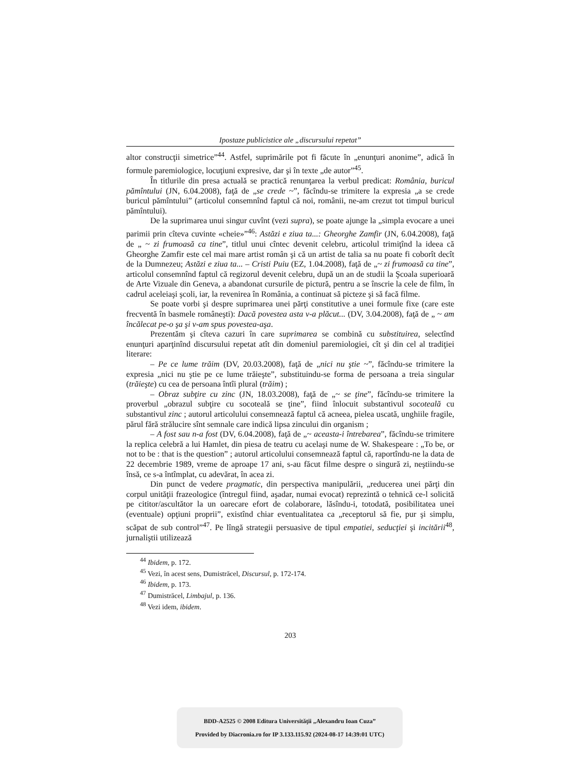Ipostaze publicistice ale „discursului repetat”
altor construcţii simetrice”<sup>44</sup>. Astfel, suprimările pot fi făcute în „enunţuri anonime”, adică în formule paremiologice, locuţiuni expresive, dar şi în texte „de autor”<sup>45</sup>.
În titlurile din presa actuală se practică renunţarea la verbul predicat: România, buricul pămîntului (JN, 6.04.2008), faţă de „se crede ~”, făcîndu-se trimitere la expresia „a se crede buricul pămîntului” (articolul consemnînd faptul că noi, românii, ne-am crezut tot timpul buricul pămîntului).
De la suprimarea unui singur cuvînt (vezi supra), se poate ajunge la „simpla evocare a unei parimii prin cîteva cuvinte «cheie»”<sup>46</sup>: Astăzi e ziua ta...: Gheorghe Zamfir (JN, 6.04.2008), faţă de „ ~ zi frumoasă ca tine”, titlul unui cîntec devenit celebru, articolul trimiţînd la ideea că Gheorghe Zamfir este cel mai mare artist român şi că un artist de talia sa nu poate fi coborît decît de la Dumnezeu; Astăzi e ziua ta... – Cristi Puiu (EZ, 1.04.2008), faţă de „~ zi frumoasă ca tine”, articolul consemnînd faptul că regizorul devenit celebru, după un an de studii la Şcoala superioară de Arte Vizuale din Geneva, a abandonat cursurile de pictură, pentru a se înscrie la cele de film, în cadrul aceleiaşi şcoli, iar, la revenirea în România, a continuat să picteze şi să facă filme.
Se poate vorbi şi despre suprimarea unei părţi constitutive a unei formule fixe (care este frecventă în basmele româneşti): Dacă povestea asta v-a plăcut... (DV, 3.04.2008), faţă de „ ~ am încălecat pe-o şa şi v-am spus povestea-aşa.
Prezentăm şi cîteva cazuri în care suprimarea se combină cu substituirea, selectînd enunţuri aparţinînd discursului repetat atît din domeniul paremiologiei, cît şi din cel al tradiţiei literare:
– Pe ce lume trăim (DV, 20.03.2008), faţă de „nici nu ştie ~”, făcîndu-se trimitere la expresia „nici nu ştie pe ce lume trăieşte”, substituindu-se forma de persoana a treia singular (trăieşte) cu cea de persoana întîi plural (trăim) ;
– Obraz subţire cu zinc (JN, 18.03.2008), faţă de „~ se ţine”, făcîndu-se trimitere la proverbul „obrazul subţire cu socoteală se ţine”, fiind înlocuit substantivul socoteală cu substantivul zinc ; autorul articolului consemnează faptul că acneea, pielea uscată, unghiile fragile, părul fără strălucire sînt semnale care indică lipsa zincului din organism ;
– A fost sau n-a fost (DV, 6.04.2008), faţă de „~ aceasta-i întrebarea”, făcîndu-se trimitere la replica celebră a lui Hamlet, din piesa de teatru cu acelaşi nume de W. Shakespeare : „To be, or not to be : that is the question” ; autorul articolului consemnează faptul că, raportîndu-ne la data de 22 decembrie 1989, vreme de aproape 17 ani, s-au făcut filme despre o singură zi, neştiindu-se însă, ce s-a întîmplat, cu adevărat, în acea zi.
Din punct de vedere pragmatic, din perspectiva manipulării, „reducerea unei părţi din corpul unităţii frazeologice (întregul fiind, aşadar, numai evocat) reprezintă o tehnică ce-l solicită pe cititor/ascultător la un oarecare efort de colaborare, lăsîndu-i, totodată, posibilitatea unei (eventuale) opţiuni proprii”, existînd chiar eventualitatea ca „receptorul să fie, pur şi simplu, scăpat de sub control”<sup>47</sup>. Pe lîngă strategii persuasive de tipul empatiei, seducţiei şi incitării<sup>48</sup>, jurnaliştii utilizează
<sup>44</sup> Ibidem, p. 172.
<sup>45</sup> Vezi, în acest sens, Dumistrăcel, Discursul, p. 172-174.
<sup>46</sup> Ibidem, p. 173.
<sup>47</sup> Dumistrăcel, Limbajul, p. 136.
<sup>48</sup> Vezi idem, ibidem.
203
BDD-A2525 © 2008 Editura Universităţii „Alexandru Ioan Cuza”
Provided by Diacronia.ro for IP 3.133.115.92 (2024-08-17 14:39:01 UTC)